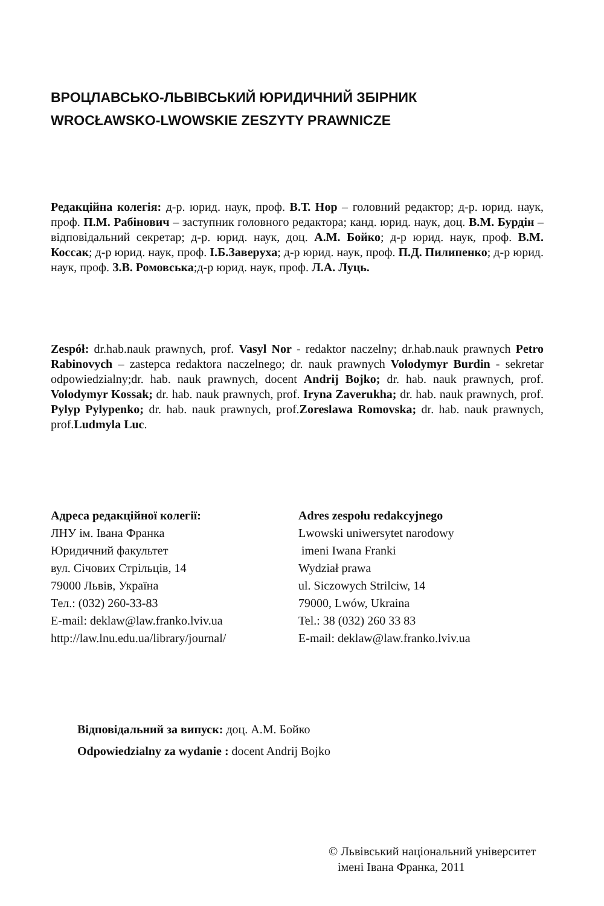ВРОЦЛАВСЬКО-ЛЬВІВСЬКИЙ ЮРИДИЧНИЙ ЗБІРНИК
WROCŁAWSKO-LWOWSKIE ZESZYTY PRAWNICZE
Редакційна колегія: д-р. юрид. наук, проф. В.Т. Нор – головний редактор; д-р. юрид. наук, проф. П.М. Рабінович – заступник головного редактора; канд. юрид. наук, доц. В.М. Бурдін – відповідальний секретар; д-р. юрид. наук, доц. А.М. Бойко; д-р юрид. наук, проф. В.М. Коссак; д-р юрид. наук, проф. І.Б.Заверуха; д-р юрид. наук, проф. П.Д. Пилипенко; д-р юрид. наук, проф. З.В. Ромовська;д-р юрид. наук, проф. Л.А. Луць.
Zespół: dr.hab.nauk prawnych, prof. Vasyl Nor - redaktor naczelny; dr.hab.nauk prawnych Petro Rabinovych – zastepca redaktora naczelnego; dr. nauk prawnych Volodymyr Burdin - sekretar odpowiedzialny;dr. hab. nauk prawnych, docent Andrij Bojko; dr. hab. nauk prawnych, prof. Volodymyr Kossak; dr. hab. nauk prawnych, prof. Iryna Zaverukha; dr. hab. nauk prawnych, prof. Pylyp Pylypenko; dr. hab. nauk prawnych, prof.Zoreslawa Romovska; dr. hab. nauk prawnych, prof.Ludmyla Luc.
Адреса редакційної колегії:
ЛНУ ім. Івана Франка
Юридичний факультет
вул. Січових Стрільців, 14
79000 Львів, Україна
Тел.: (032) 260-33-83
E-mail: deklaw@law.franko.lviv.ua
http://law.lnu.edu.ua/library/journal/
Adres zespołu redakcyjnego
Lwowski uniwersytet narodowy
imeni Iwana Franki
Wydział prawa
ul. Siczowych Strilciw, 14
79000, Lwów, Ukraina
Tel.: 38 (032) 260 33 83
E-mail: deklaw@law.franko.lviv.ua
Відповідальний за випуск: доц. А.М. Бойко
Odpowiedzialny za wydanie : docent Andrij Bojko
© Львівський національний університет
імені Івана Франка, 2011